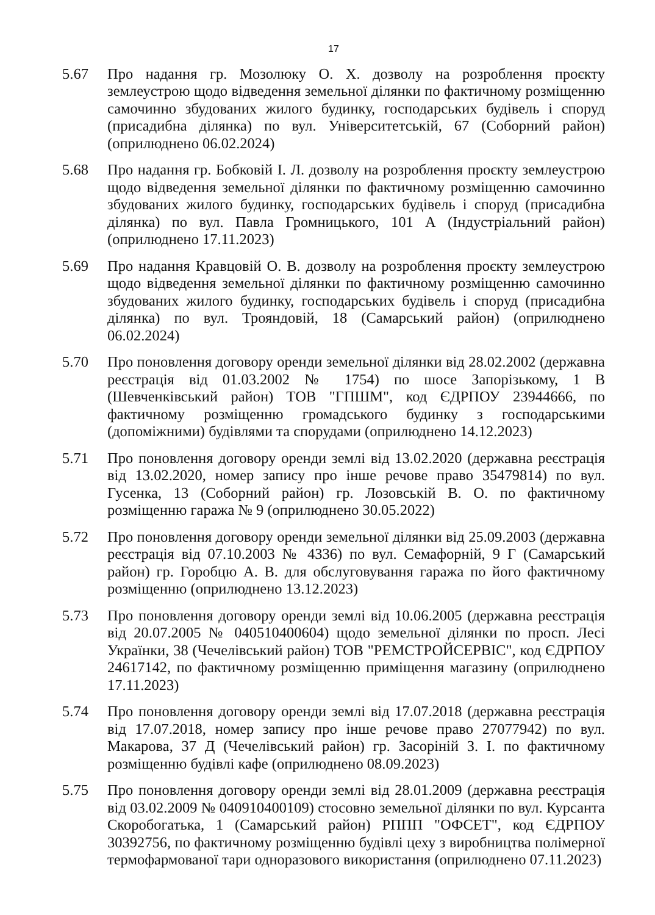17
5.67 Про надання гр. Мозолюку О. Х. дозволу на розроблення проєкту землеустрою щодо відведення земельної ділянки по фактичному розміщенню самочинно збудованих жилого будинку, господарських будівель і споруд (присадибна ділянка) по вул. Університетській, 67 (Соборний район) (оприлюднено 06.02.2024)
5.68 Про надання гр. Бобковій І. Л. дозволу на розроблення проєкту землеустрою щодо відведення земельної ділянки по фактичному розміщенню самочинно збудованих жилого будинку, господарських будівель і споруд (присадибна ділянка) по вул. Павла Громницького, 101 А (Індустріальний район) (оприлюднено 17.11.2023)
5.69 Про надання Кравцовій О. В. дозволу на розроблення проєкту землеустрою щодо відведення земельної ділянки по фактичному розміщенню самочинно збудованих жилого будинку, господарських будівель і споруд (присадибна ділянка) по вул. Трояндовій, 18 (Самарський район) (оприлюднено 06.02.2024)
5.70 Про поновлення договору оренди земельної ділянки від 28.02.2002 (державна реєстрація від 01.03.2002 № 1754) по шосе Запорізькому, 1 В (Шевченківський район) ТОВ "ГПШМ", код ЄДРПОУ 23944666, по фактичному розміщенню громадського будинку з господарськими (допоміжними) будівлями та спорудами (оприлюднено 14.12.2023)
5.71 Про поновлення договору оренди землі від 13.02.2020 (державна реєстрація від 13.02.2020, номер запису про інше речове право 35479814) по вул. Гусенка, 13 (Соборний район) гр. Лозовській В. О. по фактичному розміщенню гаража № 9 (оприлюднено 30.05.2022)
5.72 Про поновлення договору оренди земельної ділянки від 25.09.2003 (державна реєстрація від 07.10.2003 № 4336) по вул. Семафорній, 9 Г (Самарський район) гр. Горобцю А. В. для обслуговування гаража по його фактичному розміщенню (оприлюднено 13.12.2023)
5.73 Про поновлення договору оренди землі від 10.06.2005 (державна реєстрація від 20.07.2005 № 040510400604) щодо земельної ділянки по просп. Лесі Українки, 38 (Чечелівський район) ТОВ "РЕМСТРОЙСЕРВІС", код ЄДРПОУ 24617142, по фактичному розміщенню приміщення магазину (оприлюднено 17.11.2023)
5.74 Про поновлення договору оренди землі від 17.07.2018 (державна реєстрація від 17.07.2018, номер запису про інше речове право 27077942) по вул. Макарова, 37 Д (Чечелівський район) гр. Засоріній З. І. по фактичному розміщенню будівлі кафе (оприлюднено 08.09.2023)
5.75 Про поновлення договору оренди землі від 28.01.2009 (державна реєстрація від 03.02.2009 № 040910400109) стосовно земельної ділянки по вул. Курсанта Скоробогатька, 1 (Самарський район) РППП "ОФСЕТ", код ЄДРПОУ 30392756, по фактичному розміщенню будівлі цеху з виробництва полімерної термофармованої тари одноразового використання (оприлюднено 07.11.2023)